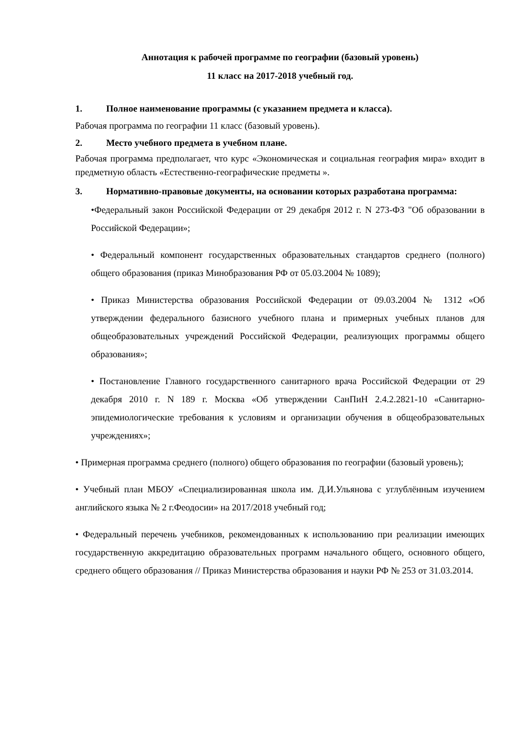Аннотация к рабочей программе по географии (базовый уровень)
11 класс на 2017-2018 учебный год.
1. Полное наименование программы (с указанием предмета и класса).
Рабочая программа по географии 11 класс (базовый уровень).
2. Место учебного предмета в учебном плане.
Рабочая программа предполагает, что курс «Экономическая и социальная география мира» входит в предметную область «Естественно-географические предметы ».
3. Нормативно-правовые документы, на основании которых разработана программа:
•Федеральный закон Российской Федерации от 29 декабря 2012 г. N 273-ФЗ "Об образовании в Российской Федерации»;
• Федеральный компонент государственных образовательных стандартов среднего (полного) общего образования (приказ Минобразования РФ от 05.03.2004 № 1089);
• Приказ Министерства образования Российской Федерации от 09.03.2004 № 1312 «Об утверждении федерального базисного учебного плана и примерных учебных планов для общеобразовательных учреждений Российской Федерации, реализующих программы общего образования»;
• Постановление Главного государственного санитарного врача Российской Федерации от 29 декабря 2010 г. N 189 г. Москва «Об утверждении СанПиН 2.4.2.2821-10 «Санитарно-эпидемиологические требования к условиям и организации обучения в общеобразовательных учреждениях»;
• Примерная программа среднего (полного) общего образования по географии (базовый уровень);
• Учебный план МБОУ «Специализированная школа им. Д.И.Ульянова с углублённым изучением английского языка № 2 г.Феодосии» на 2017/2018 учебный год;
• Федеральный перечень учебников, рекомендованных к использованию при реализации имеющих государственную аккредитацию образовательных программ начального общего, основного общего, среднего общего образования // Приказ Министерства образования и науки РФ № 253 от 31.03.2014.